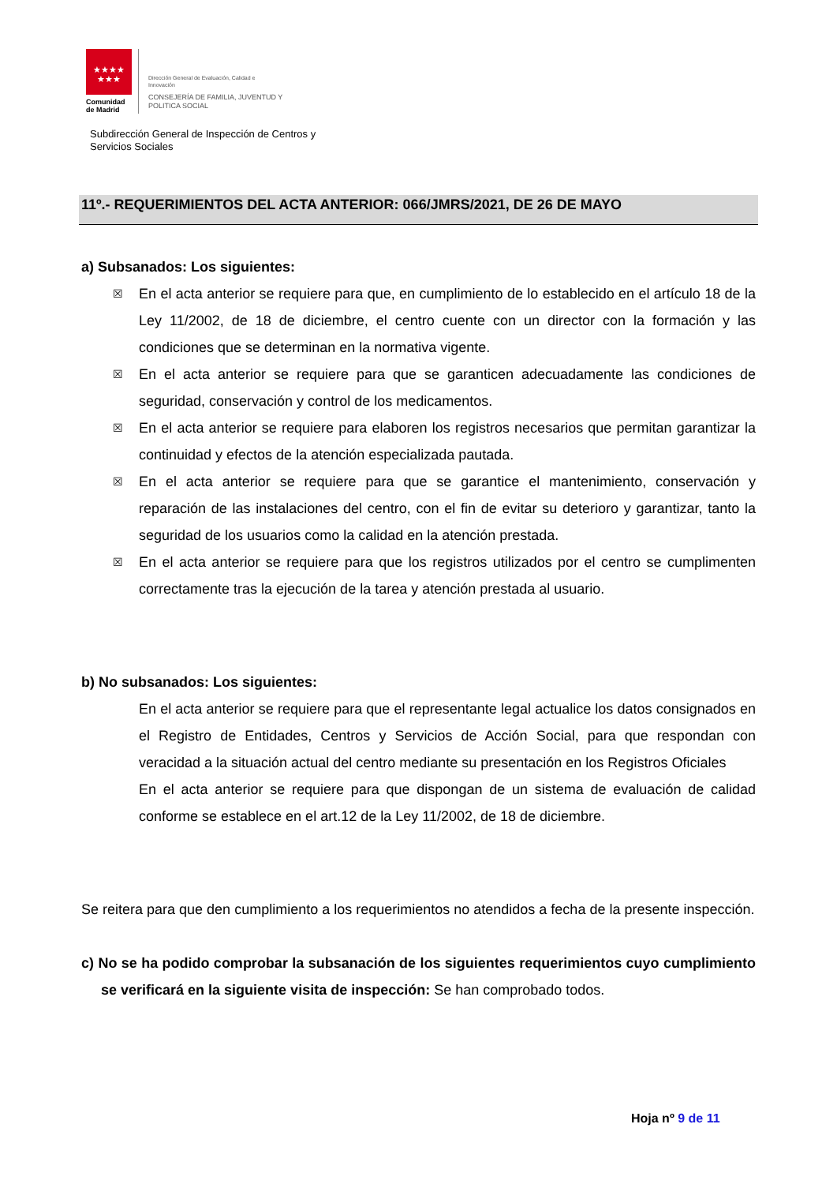★★★★
★★★
Comunidad
de Madrid
Dirección General de Evaluación, Calidad e
Innovación
CONSEJERÍA DE FAMILIA, JUVENTUD Y
POLITICA SOCIAL
Subdirección General de Inspección de Centros y
Servicios Sociales
11º.- REQUERIMIENTOS DEL ACTA ANTERIOR: 066/JMRS/2021, DE 26 DE MAYO
a) Subsanados: Los siguientes:
☒ En el acta anterior se requiere para que, en cumplimiento de lo establecido en el artículo 18 de la Ley 11/2002, de 18 de diciembre, el centro cuente con un director con la formación y las condiciones que se determinan en la normativa vigente.
☒ En el acta anterior se requiere para que se garanticen adecuadamente las condiciones de seguridad, conservación y control de los medicamentos.
☒ En el acta anterior se requiere para elaboren los registros necesarios que permitan garantizar la continuidad y efectos de la atención especializada pautada.
☒ En el acta anterior se requiere para que se garantice el mantenimiento, conservación y reparación de las instalaciones del centro, con el fin de evitar su deterioro y garantizar, tanto la seguridad de los usuarios como la calidad en la atención prestada.
☒ En el acta anterior se requiere para que los registros utilizados por el centro se cumplimenten correctamente tras la ejecución de la tarea y atención prestada al usuario.
b) No subsanados: Los siguientes:
En el acta anterior se requiere para que el representante legal actualice los datos consignados en el Registro de Entidades, Centros y Servicios de Acción Social, para que respondan con veracidad a la situación actual del centro mediante su presentación en los Registros Oficiales
En el acta anterior se requiere para que dispongan de un sistema de evaluación de calidad conforme se establece en el art.12 de la Ley 11/2002, de 18 de diciembre.
Se reitera para que den cumplimiento a los requerimientos no atendidos a fecha de la presente inspección.
c) No se ha podido comprobar la subsanación de los siguientes requerimientos cuyo cumplimiento se verificará en la siguiente visita de inspección: Se han comprobado todos.
Hoja nº 9 de 11